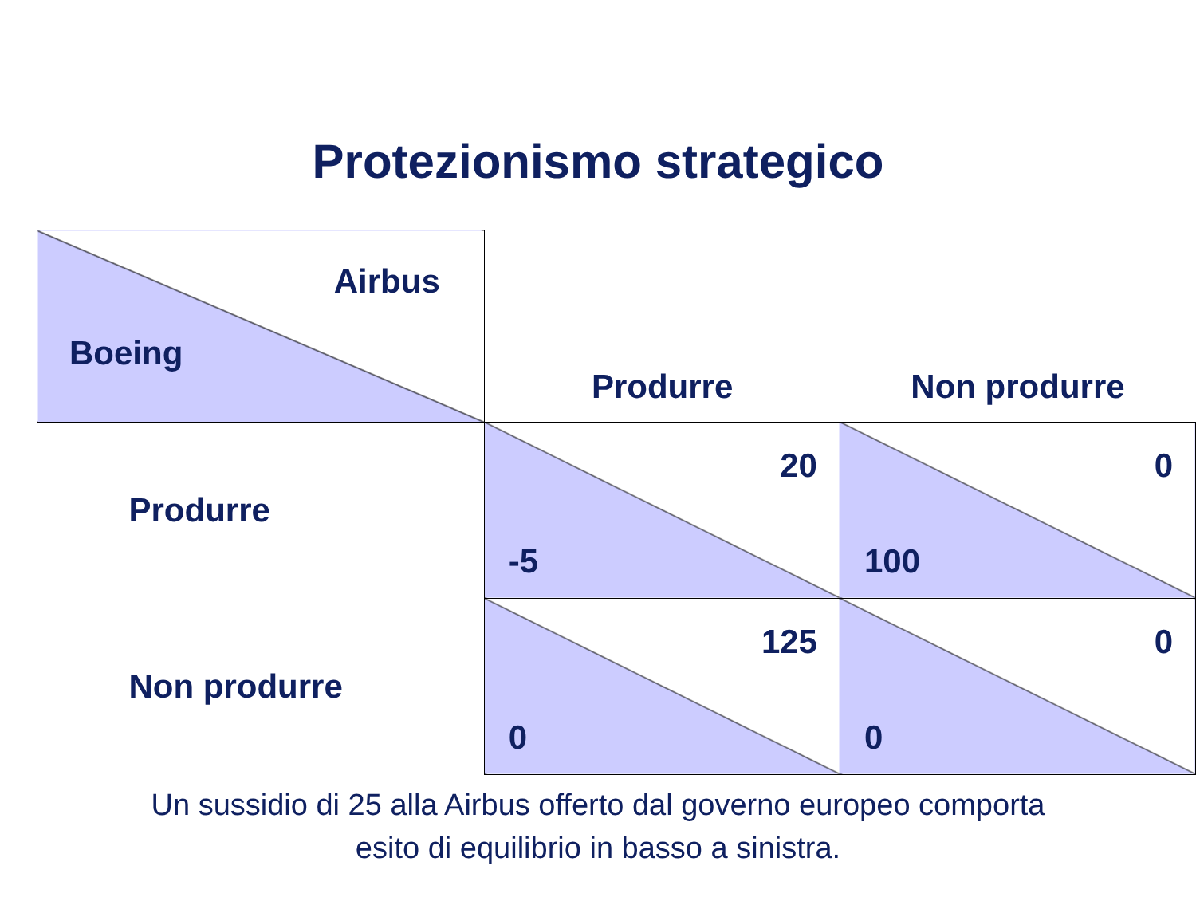Protezionismo strategico
| Airbus Boeing | Produrre | Non produrre |
| Produrre | 20 -5 | 0 100 |
| Non produrre | 125 0 | 0 0 |
Un sussidio di 25 alla Airbus offerto dal governo europeo comporta
esito di equilibrio in basso a sinistra.